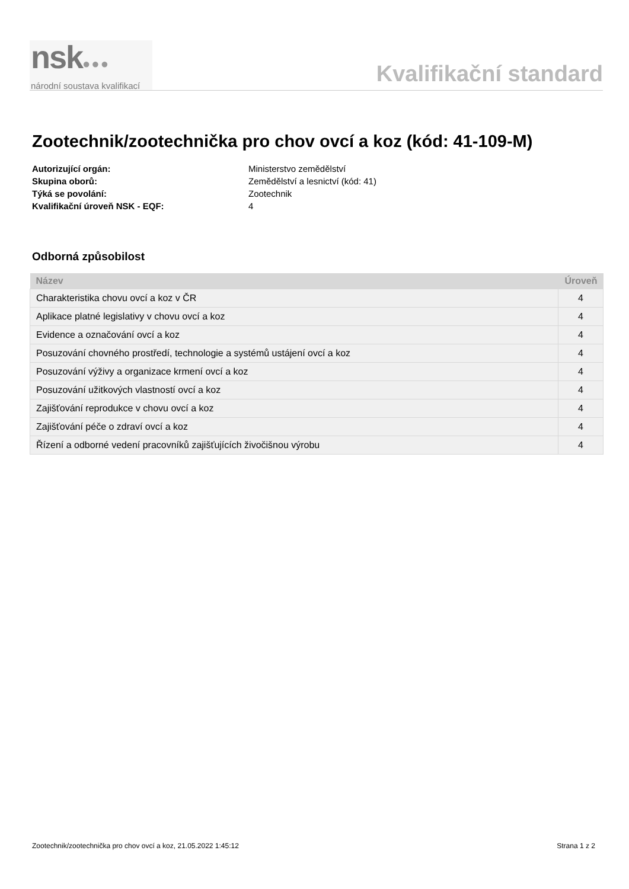nsk●●●
národní soustava kvalifikací
Kvalifikační standard
Zootechnik/zootechnička pro chov ovcí a koz (kód: 41-109-M)
Autorizující orgán: Ministerstvo zemědělství
Skupina oborů: Zemědělství a lesnictví (kód: 41)
Týká se povolání: Zootechnik
Kvalifikační úroveň NSK - EQF: 4
Odborná způsobilost
| Název | Úroveň |
| --- | --- |
| Charakteristika chovu ovcí a koz v ČR | 4 |
| Aplikace platné legislativy v chovu ovcí a koz | 4 |
| Evidence a označování ovcí a koz | 4 |
| Posuzování chovného prostředí, technologie a systémů ustájení ovcí a koz | 4 |
| Posuzování výživy a organizace krmení ovcí a koz | 4 |
| Posuzování užitkových vlastností ovcí a koz | 4 |
| Zajišťování reprodukce v chovu ovcí a koz | 4 |
| Zajišťování péče o zdraví ovcí a koz | 4 |
| Řízení a odborné vedení pracovníků zajišťujících živočišnou výrobu | 4 |
Zootechnik/zootechnička pro chov ovcí a koz, 21.05.2022 1:45:12 Strana 1 z 2